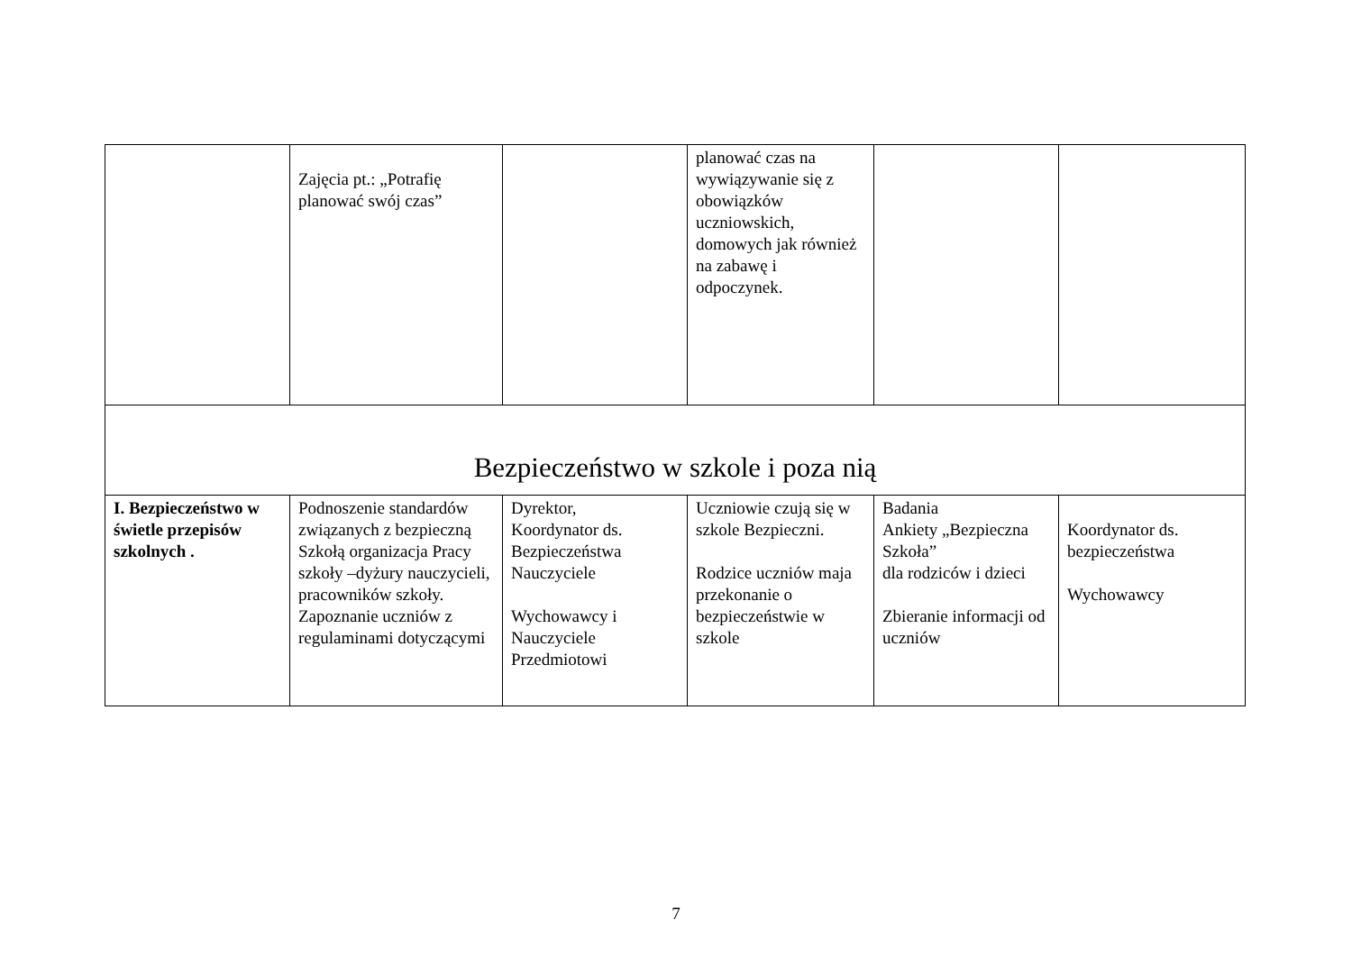| | Zajęcia pt.: „Potrafię planować swój czas” | | planować czas na wywiązywanie się z obowiązków uczniowskich, domowych jak również na zabawę i odpoczynek. | | |
| Bezpieczeństwo w szkole i poza nią | | | | | |
| I. Bezpieczeństwo w świetle przepisów szkolnych . | Podnoszenie standardów związanych z bezpieczną Szkołą organizacja Pracy szkoły –dyżury nauczycieli, pracowników szkoły. Zapoznanie uczniów z regulaminami dotyczącymi | Dyrektor, Koordynator ds. Bezpieczeństwa Nauczyciele Wychowawcy i Nauczyciele Przedmiotowi | Uczniowie czują się w szkole Bezpieczni. Rodzice uczniów maja przekonanie o bezpieczeństwie w szkole | Badania Ankiety „Bezpieczna Szkoła” dla rodziców i dzieci Zbieranie informacji od uczniów | Koordynator ds. bezpieczeństwa Wychowawcy |
7